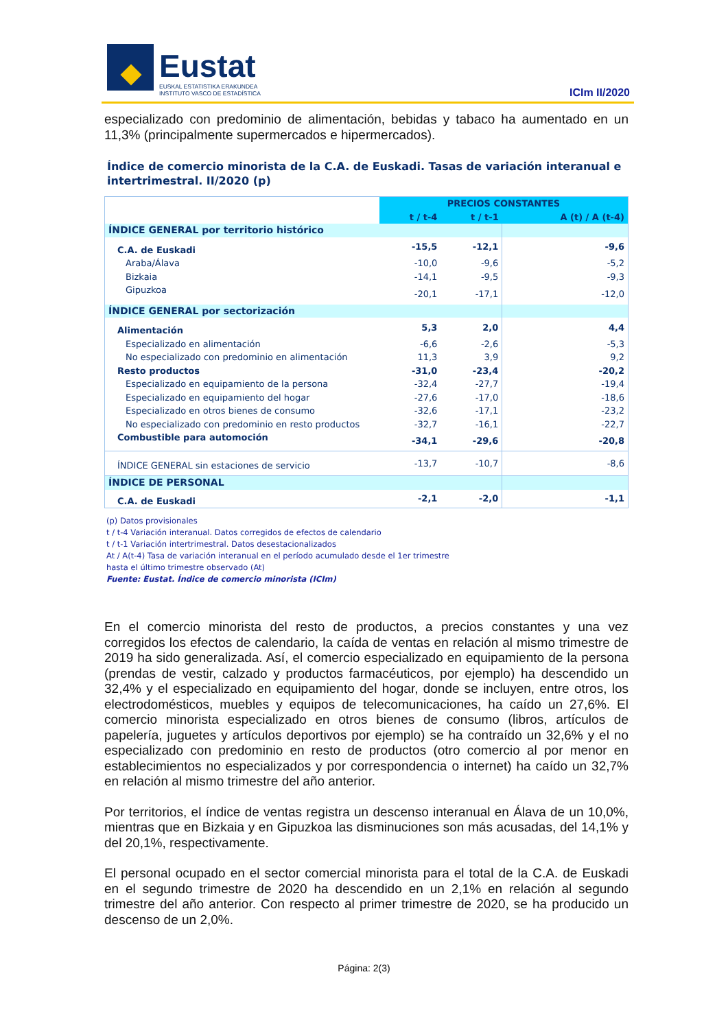Eustat
EUSKAL ESTATISTIKA ERAKUNDEA
INSTITUTO VASCO DE ESTADÍSTICA
ICIm II/2020
especializado con predominio de alimentación, bebidas y tabaco ha aumentado en un 11,3% (principalmente supermercados e hipermercados).
Índice de comercio minorista de la C.A. de Euskadi. Tasas de variación interanual e intertrimestral. II/2020 (p)
| | PRECIOS CONSTANTES | | |
| --- | --- | --- | --- |
| | t / t-4 | t / t-1 | A (t) / A (t-4) |
| ÍNDICE GENERAL por territorio histórico | | | |
| C.A. de Euskadi | -15,5 | -12,1 | -9,6 |
| Araba/Álava | -10,0 | -9,6 | -5,2 |
| Bizkaia | -14,1 | -9,5 | -9,3 |
| Gipuzkoa | -20,1 | -17,1 | -12,0 |
| ÍNDICE GENERAL por sectorización | | | |
| Alimentación | 5,3 | 2,0 | 4,4 |
| Especializado en alimentación | -6,6 | -2,6 | -5,3 |
| No especializado con predominio en alimentación | 11,3 | 3,9 | 9,2 |
| Resto productos | -31,0 | -23,4 | -20,2 |
| Especializado en equipamiento de la persona | -32,4 | -27,7 | -19,4 |
| Especializado en equipamiento del hogar | -27,6 | -17,0 | -18,6 |
| Especializado en otros bienes de consumo | -32,6 | -17,1 | -23,2 |
| No especializado con predominio en resto productos | -32,7 | -16,1 | -22,7 |
| Combustible para automoción | -34,1 | -29,6 | -20,8 |
| ÍNDICE GENERAL sin estaciones de servicio | -13,7 | -10,7 | -8,6 |
| ÍNDICE DE PERSONAL | | | |
| C.A. de Euskadi | -2,1 | -2,0 | -1,1 |
(p) Datos provisionales
t / t-4 Variación interanual. Datos corregidos de efectos de calendario
t / t-1 Variación intertrimestral. Datos desestacionalizados
At / A(t-4) Tasa de variación interanual en el período acumulado desde el 1er trimestre
hasta el último trimestre observado (At)
Fuente: Eustat. Índice de comercio minorista (ICIm)
En el comercio minorista del resto de productos, a precios constantes y una vez corregidos los efectos de calendario, la caída de ventas en relación al mismo trimestre de 2019 ha sido generalizada. Así, el comercio especializado en equipamiento de la persona (prendas de vestir, calzado y productos farmacéuticos, por ejemplo) ha descendido un 32,4% y el especializado en equipamiento del hogar, donde se incluyen, entre otros, los electrodomésticos, muebles y equipos de telecomunicaciones, ha caído un 27,6%. El comercio minorista especializado en otros bienes de consumo (libros, artículos de papelería, juguetes y artículos deportivos por ejemplo) se ha contraído un 32,6% y el no especializado con predominio en resto de productos (otro comercio al por menor en establecimientos no especializados y por correspondencia o internet) ha caído un 32,7% en relación al mismo trimestre del año anterior.
Por territorios, el índice de ventas registra un descenso interanual en Álava de un 10,0%, mientras que en Bizkaia y en Gipuzkoa las disminuciones son más acusadas, del 14,1% y del 20,1%, respectivamente.
El personal ocupado en el sector comercial minorista para el total de la C.A. de Euskadi en el segundo trimestre de 2020 ha descendido en un 2,1% en relación al segundo trimestre del año anterior. Con respecto al primer trimestre de 2020, se ha producido un descenso de un 2,0%.
Página: 2(3)